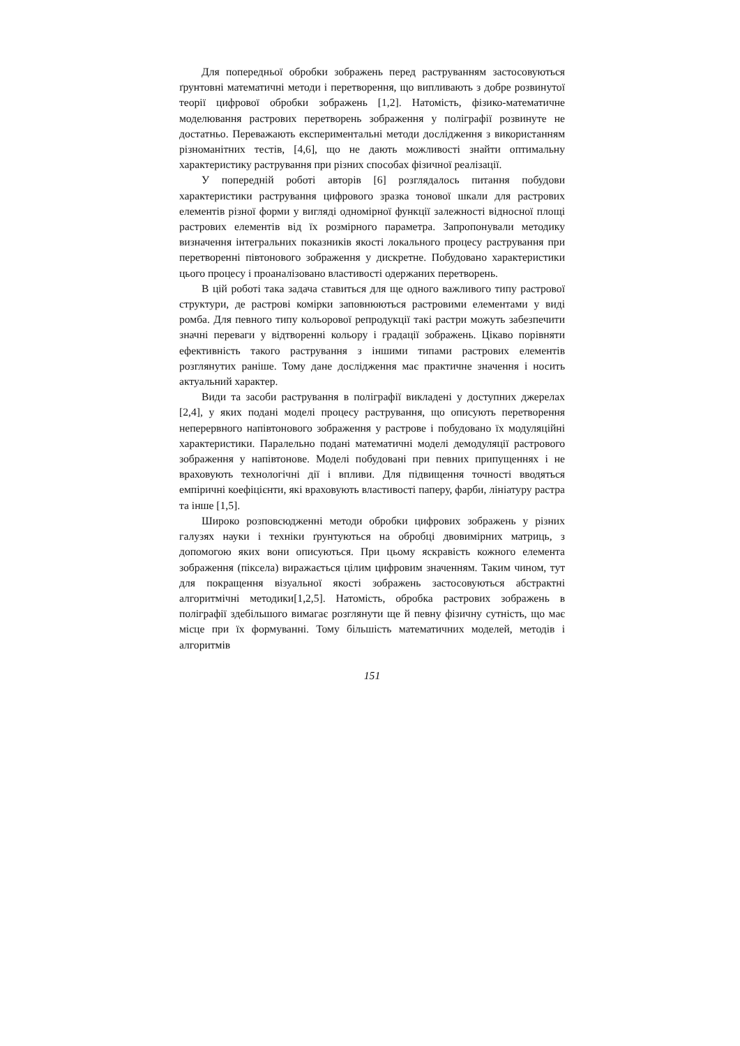Для попередньої обробки зображень перед раструванням застосовуються ґрунтовні математичні методи і перетворення, що випливають з добре розвинутої теорії цифрової обробки зображень [1,2]. Натомість, фізико-математичне моделювання растрових перетворень зображення у поліграфії розвинуте не достатньо. Переважають експериментальні методи дослідження з використанням різноманітних тестів, [4,6], що не дають можливості знайти оптимальну характеристику растрування при різних способах фізичної реалізації.
У попередній роботі авторів [6] розглядалось питання побудови характеристики растрування цифрового зразка тонової шкали для растрових елементів різної форми у вигляді одномірної функції залежності відносної площі растрових елементів від їх розмірного параметра. Запропонували методику визначення інтегральних показників якості локального процесу растрування при перетворенні півтонового зображення у дискретне. Побудовано характеристики цього процесу і проаналізовано властивості одержаних перетворень.
В цій роботі така задача ставиться для ще одного важливого типу растрової структури, де растрові комірки заповнюються растровими елементами у виді ромба. Для певного типу кольорової репродукції такі растри можуть забезпечити значні переваги у відтворенні кольору і градації зображень. Цікаво порівняти ефективність такого растрування з іншими типами растрових елементів розглянутих раніше. Тому дане дослідження має практичне значення і носить актуальний характер.
Види та засоби растрування в поліграфії викладені у доступних джерелах [2,4], у яких подані моделі процесу растрування, що описують перетворення неперервного напівтонового зображення у растрове і побудовано їх модуляційні характеристики. Паралельно подані математичні моделі демодуляції растрового зображення у напівтонове. Моделі побудовані при певних припущеннях і не враховують технологічні дії і впливи. Для підвищення точності вводяться емпіричні коефіцієнти, які враховують властивості паперу, фарби, лініатуру растра та інше [1,5].
Широко розповсюдженні методи обробки цифрових зображень у різних галузях науки і техніки ґрунтуються на обробці двовимірних матриць, з допомогою яких вони описуються. При цьому яскравість кожного елемента зображення (піксела) виражається цілим цифровим значенням. Таким чином, тут для покращення візуальної якості зображень застосовуються абстрактні алгоритмічні методики[1,2,5]. Натомість, обробка растрових зображень в поліграфії здебільшого вимагає розглянути ще й певну фізичну сутність, що має місце при їх формуванні. Тому більшість математичних моделей, методів і алгоритмів
151